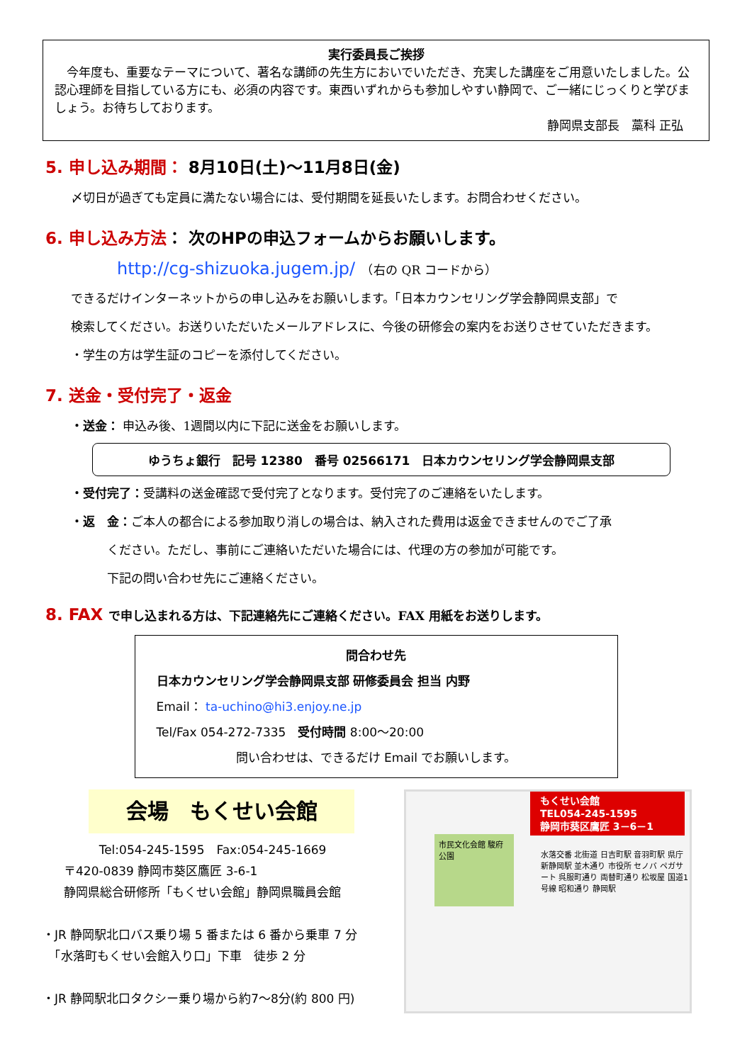実行委員長ご挨拶
　今年度も、重要なテーマについて、著名な講師の先生方においでいただき、充実した講座をご用意いたしました。公認心理師を目指している方にも、必須の内容です。東西いずれからも参加しやすい静岡で、ご一緒にじっくりと学びましょう。お待ちしております。
静岡県支部長　藁科 正弘
5. 申し込み期間： 8月10日(土)～11月8日(金)
〆切日が過ぎても定員に満たない場合には、受付期間を延長いたします。お問合わせください。
6. 申し込み方法： 次のHPの申込フォームからお願いします。
http://cg-shizuoka.jugem.jp/　（右の QR コードから）
できるだけインターネットからの申し込みをお願いします。「日本カウンセリング学会静岡県支部」で
検索してください。お送りいただいたメールアドレスに、今後の研修会の案内をお送りさせていただきます。
・学生の方は学生証のコピーを添付してください。
7. 送金・受付完了・返金
・送金： 申込み後、1週間以内に下記に送金をお願いします。
ゆうちょ銀行　記号 12380　番号 02566171　日本カウンセリング学会静岡県支部
・受付完了：受講料の送金確認で受付完了となります。受付完了のご連絡をいたします。
・返　金：ご本人の都合による参加取り消しの場合は、納入された費用は返金できませんのでご了承
　　　ください。ただし、事前にご連絡いただいた場合には、代理の方の参加が可能です。
　　　下記の問い合わせ先にご連絡ください。
8. FAX で申し込まれる方は、下記連絡先にご連絡ください。FAX 用紙をお送りします。
問合わせ先
日本カウンセリング学会静岡県支部 研修委員会 担当 内野
Email： ta-uchino@hi3.enjoy.ne.jp
Tel/Fax 054-272-7335　受付時間 8:00～20:00
問い合わせは、できるだけ Email でお願いします。
会場　もくせい会館
Tel:054-245-1595　Fax:054-245-1669
〒420-0839 静岡市葵区鷹匠 3-6-1
静岡県総合研修所「もくせい会館」静岡県職員会館
・JR 静岡駅北口バス乗り場 5 番または 6 番から乗車 7 分
　「水落町もくせい会館入り口」下車　徒歩 2 分
・JR 静岡駅北口タクシー乗り場から約7～8分(約 800 円)
もくせい会館
TEL054-245-1595
静岡市葵区鷹匠 3－6－1
市民文化会館 駿府公園
水落交番 北街道 日吉町駅 音羽町駅 県庁 新静岡駅 並木通り 市役所 セノバ ペガサート 呉服町通り 両替町通り 松坂屋 国道1号線 昭和通り 静岡駅